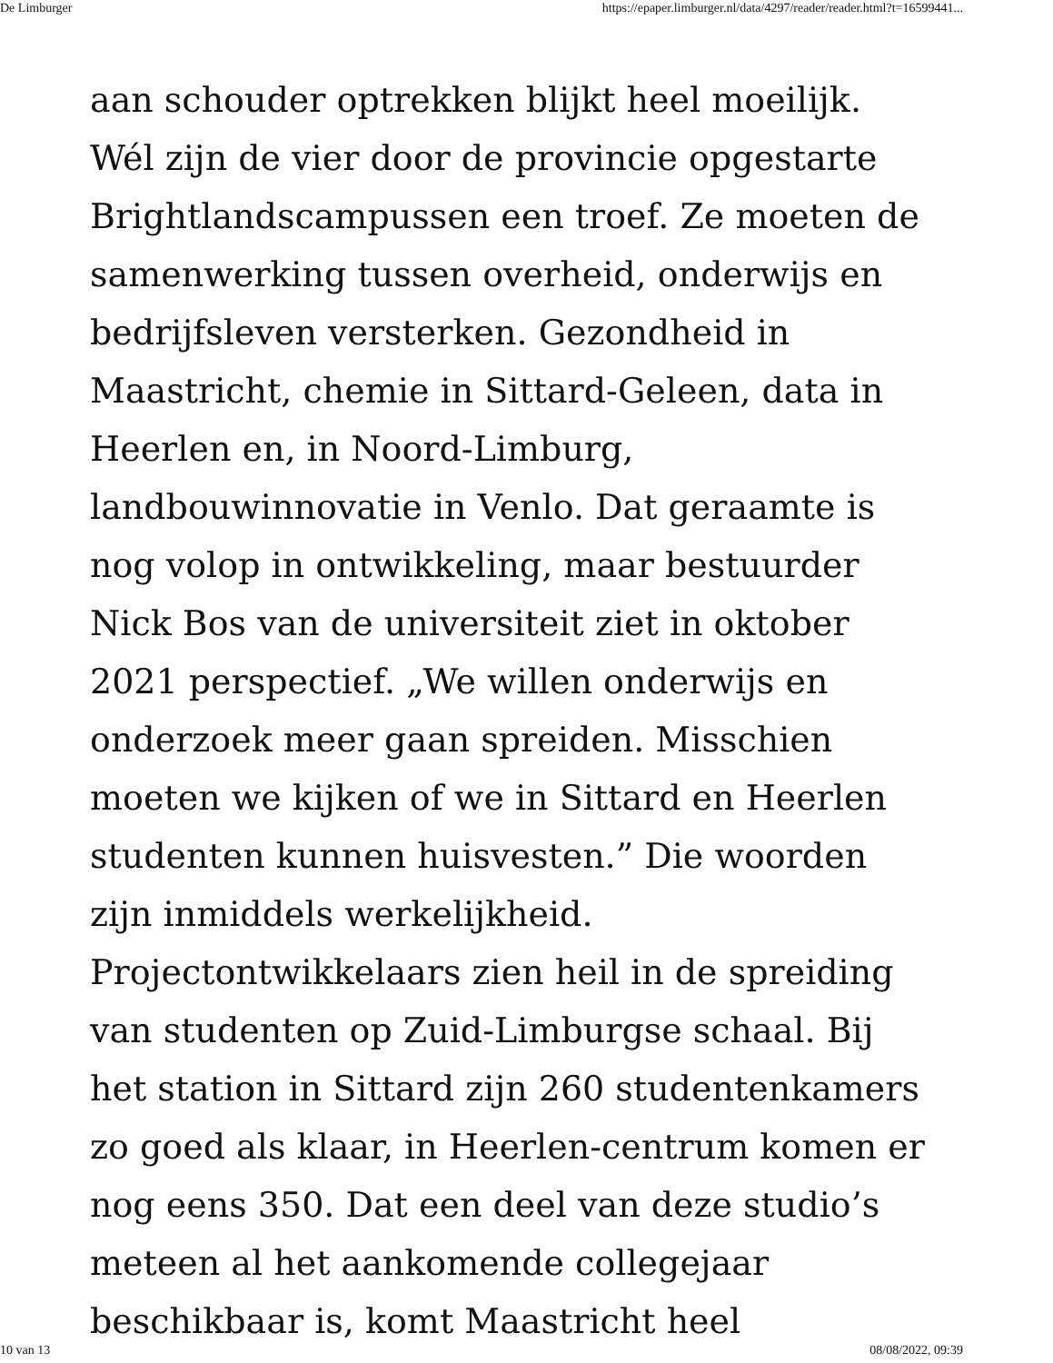De Limburger https://epaper.limburger.nl/data/4297/reader/reader.html?t=16599441...
aan schouder optrekken blijkt heel moeilijk. Wél zijn de vier door de provincie opgestarte Brightlandscampussen een troef. Ze moeten de samenwerking tussen overheid, onderwijs en bedrijfsleven versterken. Gezondheid in Maastricht, chemie in Sittard-Geleen, data in Heerlen en, in Noord-Limburg, landbouwinnovatie in Venlo. Dat geraamte is nog volop in ontwikkeling, maar bestuurder Nick Bos van de universiteit ziet in oktober 2021 perspectief. „We willen onderwijs en onderzoek meer gaan spreiden. Misschien moeten we kijken of we in Sittard en Heerlen studenten kunnen huisvesten.” Die woorden zijn inmiddels werkelijkheid. Projectontwikkelaars zien heil in de spreiding van studenten op Zuid-Limburgse schaal. Bij het station in Sittard zijn 260 studentenkamers zo goed als klaar, in Heerlen-centrum komen er nog eens 350. Dat een deel van deze studio’s meteen al het aankomende collegejaar beschikbaar is, komt Maastricht heel
10 van 13 08/08/2022, 09:39